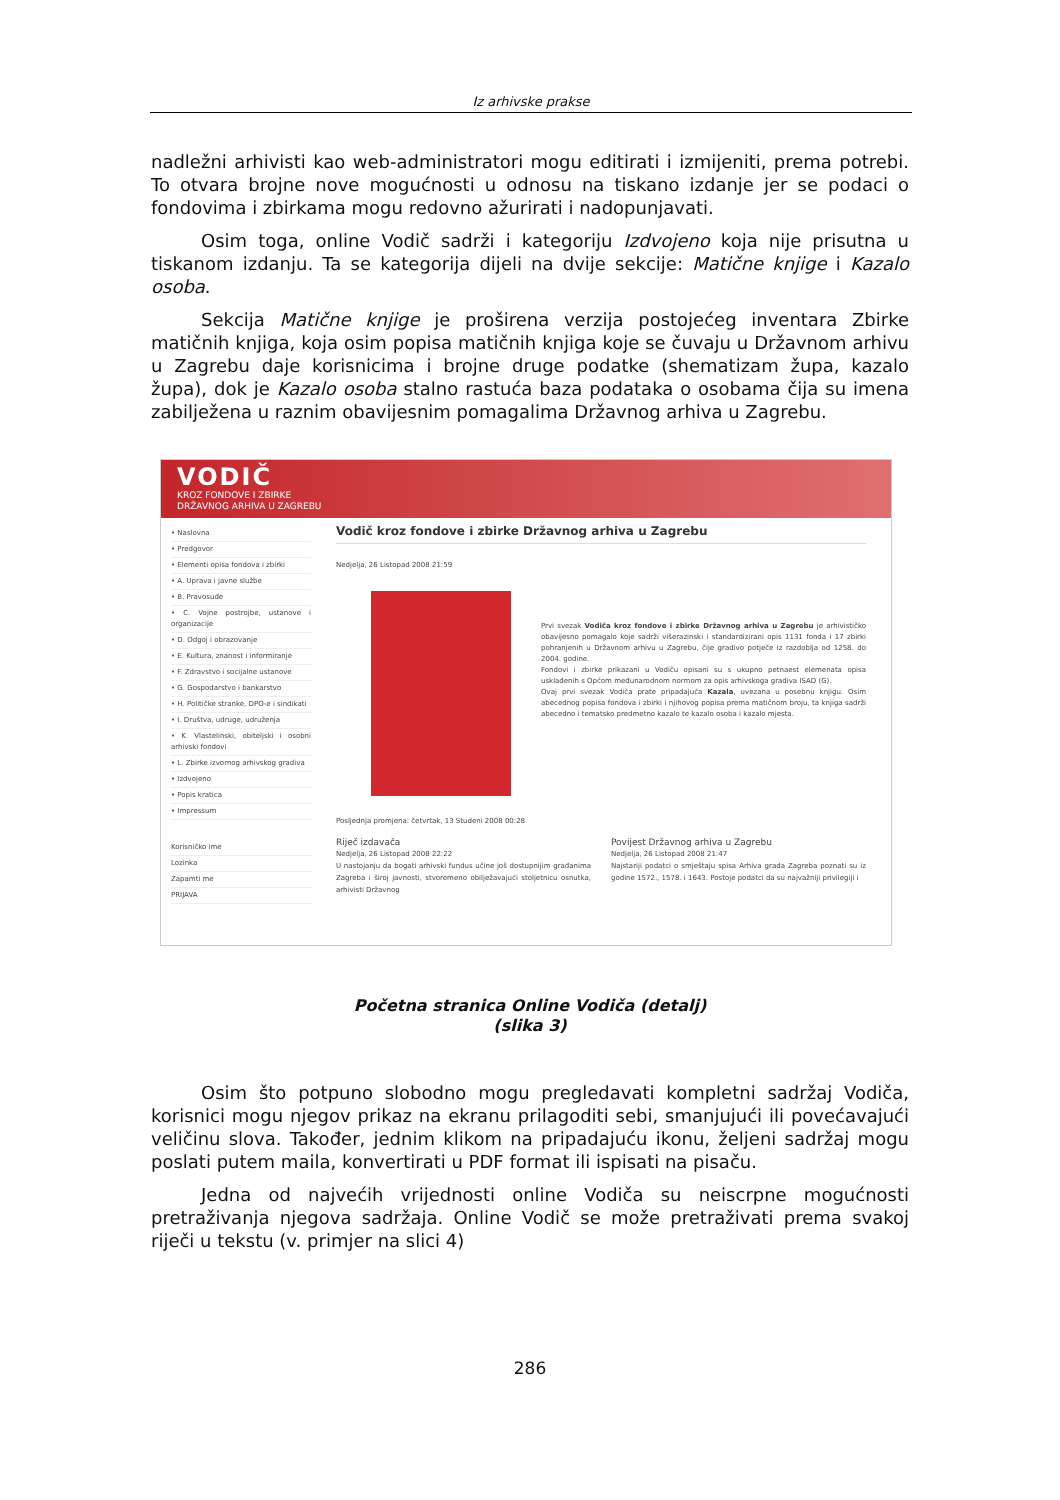Iz arhivske prakse
nadležni arhivisti kao web-administratori mogu editirati i izmijeniti, prema potrebi. To otvara brojne nove mogućnosti u odnosu na tiskano izdanje jer se podaci o fondovima i zbirkama mogu redovno ažurirati i nadopunjavati.
Osim toga, online Vodič sadrži i kategoriju Izdvojeno koja nije prisutna u tiskanom izdanju. Ta se kategorija dijeli na dvije sekcije: Matične knjige i Kazalo osoba.
Sekcija Matične knjige je proširena verzija postojećeg inventara Zbirke matičnih knjiga, koja osim popisa matičnih knjiga koje se čuvaju u Državnom arhivu u Zagrebu daje korisnicima i brojne druge podatke (shematizam župa, kazalo župa), dok je Kazalo osoba stalno rastuća baza podataka o osobama čija su imena zabilježena u raznim obavijesnim pomagalima Državnog arhiva u Zagrebu.
VODIČ
KROZ FONDOVE I ZBIRKE
DRŽAVNOG ARHIVA U ZAGREBU
• Naslovna
• Predgovor
• Elementi opisa fondova i zbirki
• A. Uprava i javne službe
• B. Pravosuđe
• C. Vojne postrojbe, ustanove i organizacije
• D. Odgoj i obrazovanje
• E. Kultura, znanost i informiranje
• F. Zdravstvo i socijalne ustanove
• G. Gospodarstvo i bankarstvo
• H. Političke stranke, DPO-e i sindikati
• I. Društva, udruge, udruženja
• K. Vlastelinski, obiteljski i osobni arhivski fondovi
• L. Zbirke izvornog arhivskog gradiva
• Izdvojeno
• Popis kratica
• Impressum
Korisničko ime
Lozinka
Zapamti me
PRIJAVA
Vodič kroz fondove i zbirke Državnog arhiva u Zagrebu
Nedjelja, 26 Listopad 2008 21:59
Prvi svezak Vodiča kroz fondove i zbirke Državnog arhiva u Zagrebu je arhivističko obavijesno pomagalo koje sadrži višerazinski i standardizirani opis 1131 fonda i 17 zbirki pohranjenih u Državnom arhivu u Zagrebu, čije gradivo potječe iz razdoblja od 1258. do 2004. godine.
Fondovi i zbirke prikazani u Vodiču opisani su s ukupno petnaest elemenata opisa usklađenih s Općom međunarodnom normom za opis arhivskoga gradiva ISAD (G).
Ovaj prvi svezak Vodiča prate pripadajuća Kazala, uvezana u posebnu knjigu. Osim abecednog popisa fondova i zbirki i njihovog popisa prema matičnom broju, ta knjiga sadrži abecedno i tematsko predmetno kazalo te kazalo osoba i kazalo mjesta.
Posljednja promjena: četvrtak, 13 Studeni 2008 00:28
Riječ izdavača
Nedjelja, 26 Listopad 2008 22:22
U nastojanju da bogati arhivski fundus učine još dostupnijim građanima Zagreba i široj javnosti, stvoremeno obilježavajući stoljetnicu osnutka, arhivisti Državnog
Povijest Državnog arhiva u Zagrebu
Nedjelja, 26 Listopad 2008 21:47
Najstariji podatci o smještaju spisa Arhiva grada Zagreba poznati su iz godine 1572., 1578. i 1643. Postoje podatci da su najvažniji privilegiji i
Početna stranica Online Vodiča (detalj)
(slika 3)
Osim što potpuno slobodno mogu pregledavati kompletni sadržaj Vodiča, korisnici mogu njegov prikaz na ekranu prilagoditi sebi, smanjujući ili povećavajući veličinu slova. Također, jednim klikom na pripadajuću ikonu, željeni sadržaj mogu poslati putem maila, konvertirati u PDF format ili ispisati na pisaču.
Jedna od najvećih vrijednosti online Vodiča su neiscrpne mogućnosti pretraživanja njegova sadržaja. Online Vodič se može pretraživati prema svakoj riječi u tekstu (v. primjer na slici 4)
286